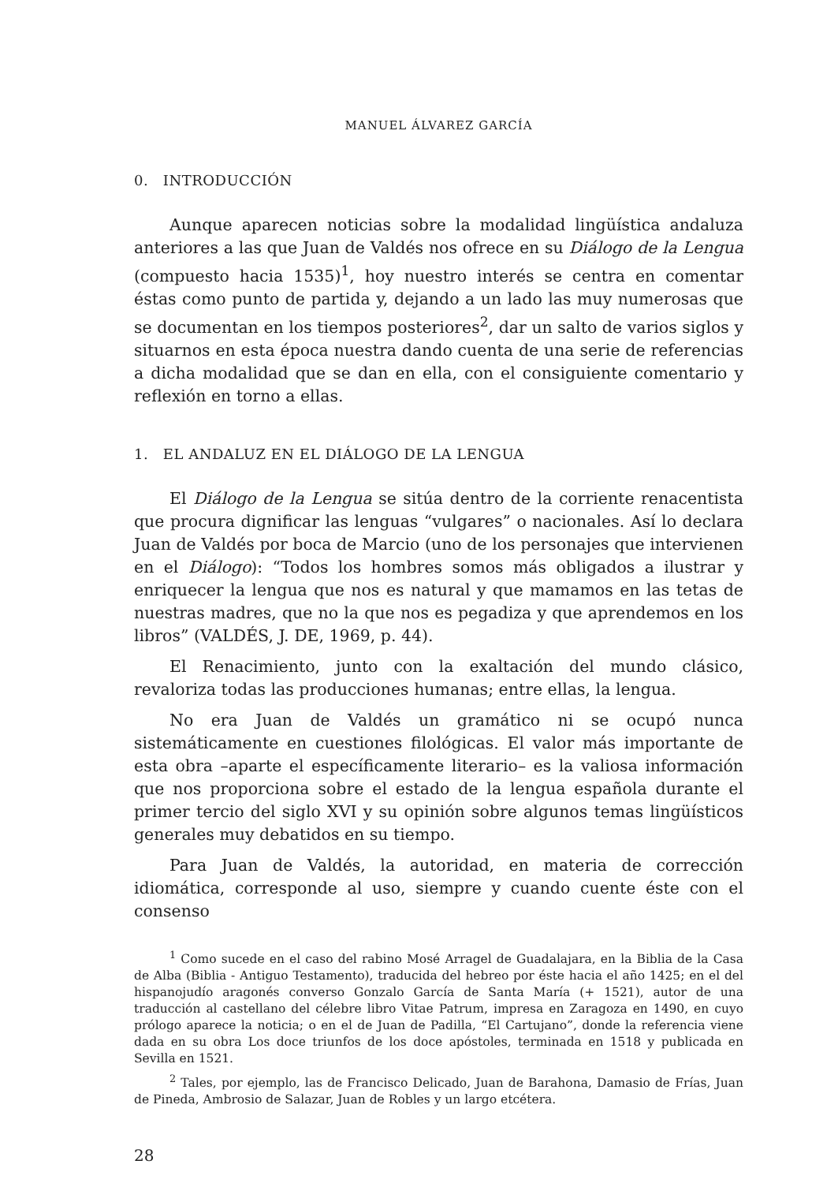MANUEL ÁLVAREZ GARCÍA
0. INTRODUCCIÓN
Aunque aparecen noticias sobre la modalidad lingüística andaluza anteriores a las que Juan de Valdés nos ofrece en su Diálogo de la Lengua (compuesto hacia 1535)<sup>1</sup>, hoy nuestro interés se centra en comentar éstas como punto de partida y, dejando a un lado las muy numerosas que se documentan en los tiempos posteriores<sup>2</sup>, dar un salto de varios siglos y situarnos en esta época nuestra dando cuenta de una serie de referencias a dicha modalidad que se dan en ella, con el consiguiente comentario y reflexión en torno a ellas.
1. EL ANDALUZ EN EL DIÁLOGO DE LA LENGUA
El Diálogo de la Lengua se sitúa dentro de la corriente renacentista que procura dignificar las lenguas “vulgares” o nacionales. Así lo declara Juan de Valdés por boca de Marcio (uno de los personajes que intervienen en el Diálogo): “Todos los hombres somos más obligados a ilustrar y enriquecer la lengua que nos es natural y que mamamos en las tetas de nuestras madres, que no la que nos es pegadiza y que aprendemos en los libros” (VALDÉS, J. DE, 1969, p. 44).
El Renacimiento, junto con la exaltación del mundo clásico, revaloriza todas las producciones humanas; entre ellas, la lengua.
No era Juan de Valdés un gramático ni se ocupó nunca sistemáticamente en cuestiones filológicas. El valor más importante de esta obra –aparte el específicamente literario– es la valiosa información que nos proporciona sobre el estado de la lengua española durante el primer tercio del siglo XVI y su opinión sobre algunos temas lingüísticos generales muy debatidos en su tiempo.
Para Juan de Valdés, la autoridad, en materia de corrección idiomática, corresponde al uso, siempre y cuando cuente éste con el consenso
<sup>1</sup> Como sucede en el caso del rabino Mosé Arragel de Guadalajara, en la Biblia de la Casa de Alba (Biblia - Antiguo Testamento), traducida del hebreo por éste hacia el año 1425; en el del hispanojudío aragonés converso Gonzalo García de Santa María (+ 1521), autor de una traducción al castellano del célebre libro Vitae Patrum, impresa en Zaragoza en 1490, en cuyo prólogo aparece la noticia; o en el de Juan de Padilla, “El Cartujano”, donde la referencia viene dada en su obra Los doce triunfos de los doce apóstoles, terminada en 1518 y publicada en Sevilla en 1521.
<sup>2</sup> Tales, por ejemplo, las de Francisco Delicado, Juan de Barahona, Damasio de Frías, Juan de Pineda, Ambrosio de Salazar, Juan de Robles y un largo etcétera.
28